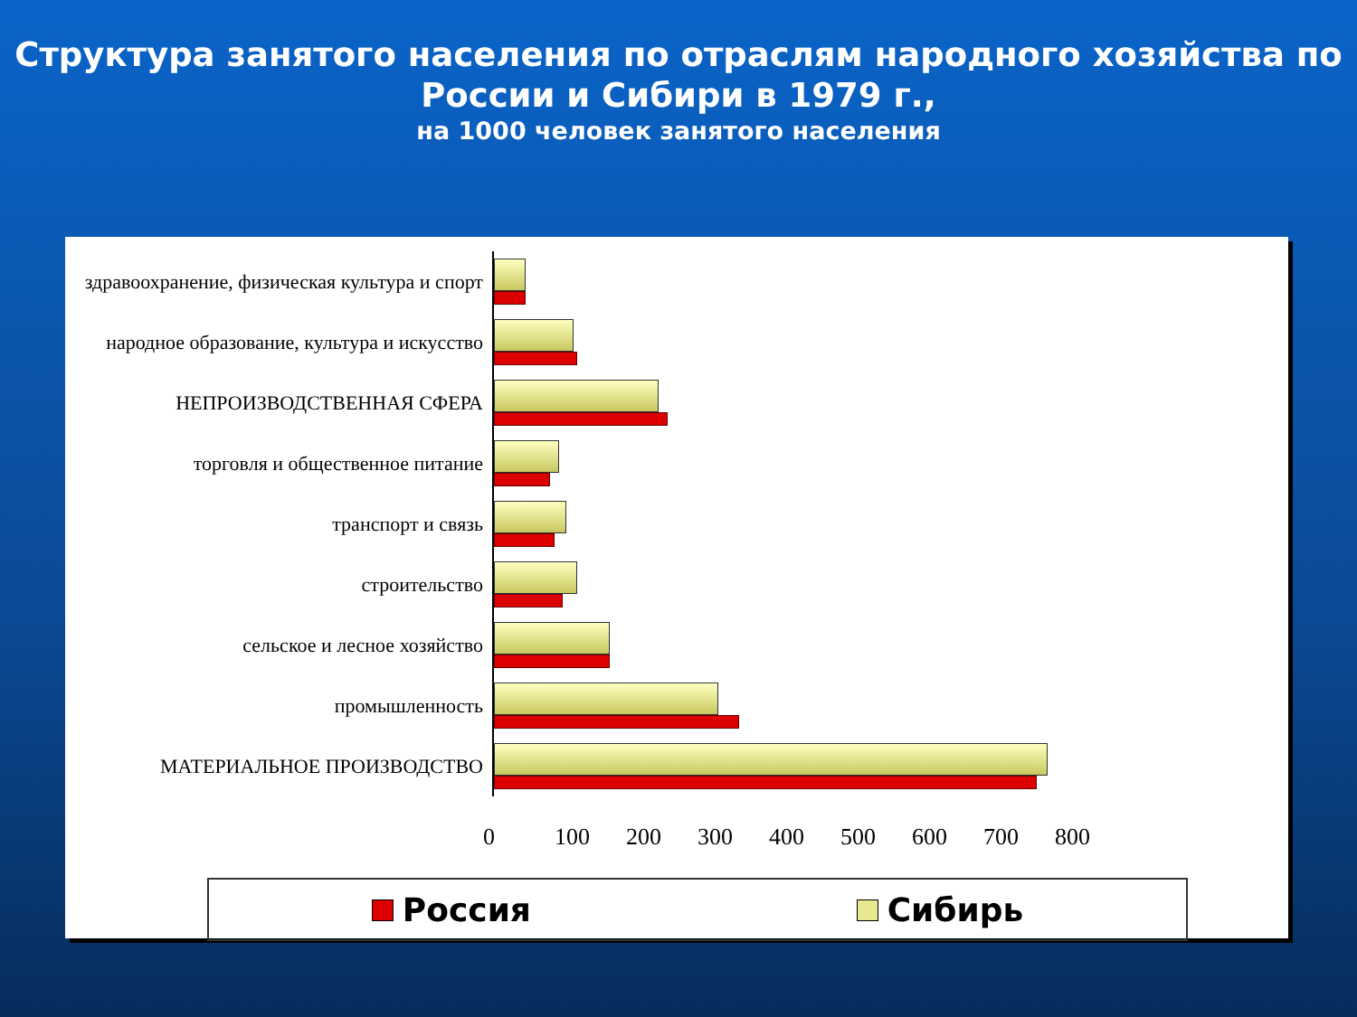Структура занятого населения по отраслям народного хозяйства по России и Сибири в 1979 г.,
на 1000 человек занятого населения
здравоохранение, физическая культура и спорт
народное образование, культура и искусство
НЕПРОИЗВОДСТВЕННАЯ СФЕРА
торговля и общественное питание
транспорт и связь
строительство
сельское и лесное хозяйство
промышленность
МАТЕРИАЛЬНОЕ ПРОИЗВОДСТВО
0 100 200 300 400 500 600 700 800
Россия Сибирь